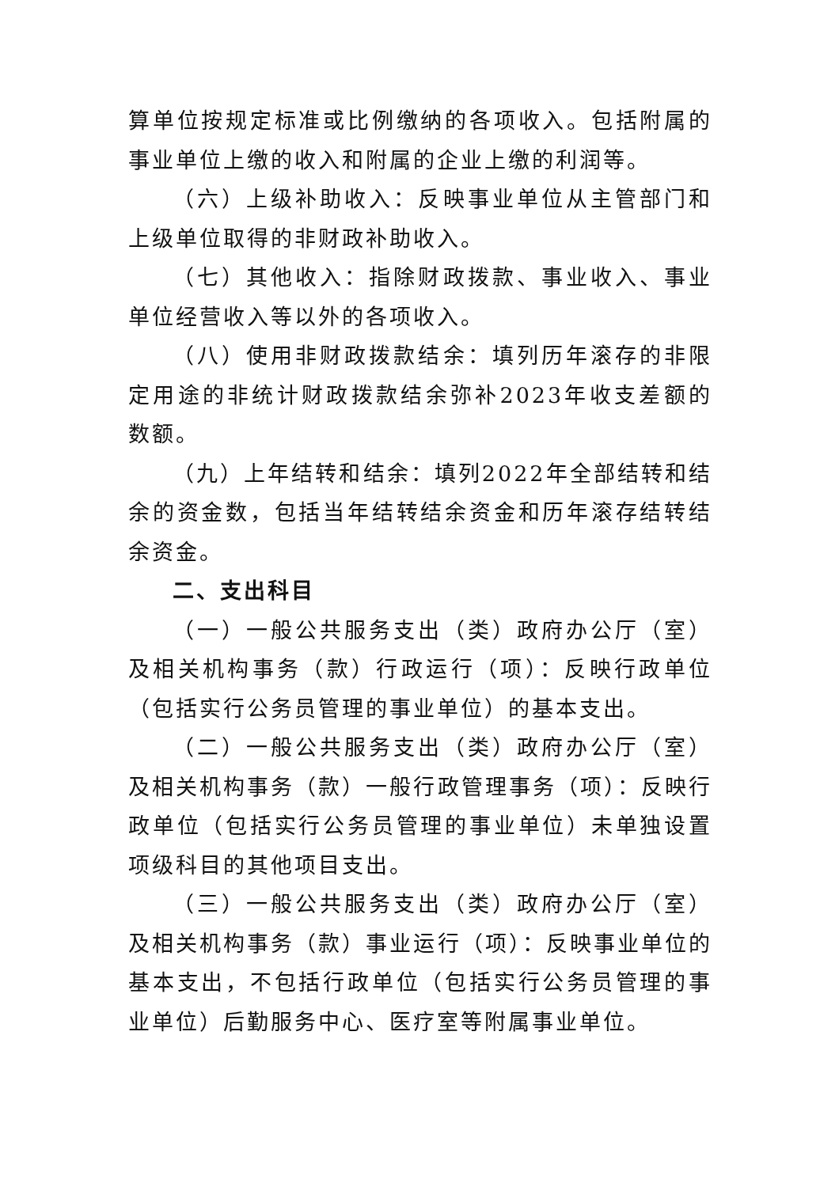算单位按规定标准或比例缴纳的各项收入。包括附属的事业单位上缴的收入和附属的企业上缴的利润等。
（六）上级补助收入：反映事业单位从主管部门和上级单位取得的非财政补助收入。
（七）其他收入：指除财政拨款、事业收入、事业单位经营收入等以外的各项收入。
（八）使用非财政拨款结余：填列历年滚存的非限定用途的非统计财政拨款结余弥补2023年收支差额的数额。
（九）上年结转和结余：填列2022年全部结转和结余的资金数，包括当年结转结余资金和历年滚存结转结余资金。
二、支出科目
（一）一般公共服务支出（类）政府办公厅（室）及相关机构事务（款）行政运行（项）：反映行政单位（包括实行公务员管理的事业单位）的基本支出。
（二）一般公共服务支出（类）政府办公厅（室）及相关机构事务（款）一般行政管理事务（项）：反映行政单位（包括实行公务员管理的事业单位）未单独设置项级科目的其他项目支出。
（三）一般公共服务支出（类）政府办公厅（室）及相关机构事务（款）事业运行（项）：反映事业单位的基本支出，不包括行政单位（包括实行公务员管理的事业单位）后勤服务中心、医疗室等附属事业单位。